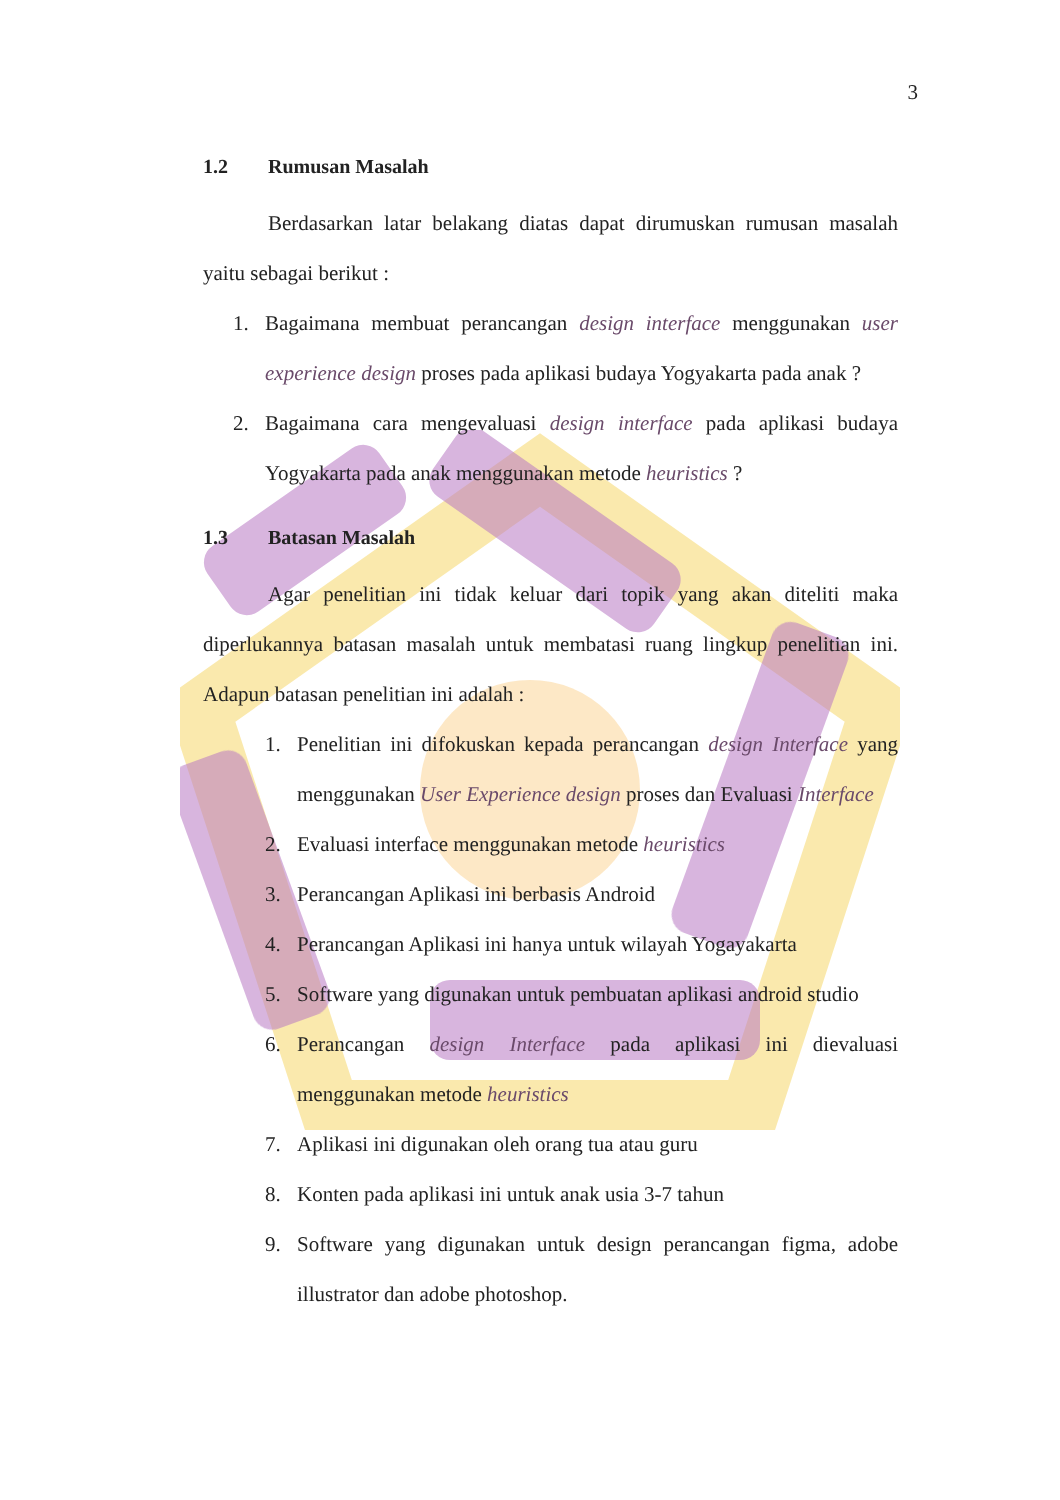3
1.2 Rumusan Masalah
Berdasarkan latar belakang diatas dapat dirumuskan rumusan masalah yaitu sebagai berikut :
1. Bagaimana membuat perancangan design interface menggunakan user experience design proses pada aplikasi budaya Yogyakarta pada anak ?
2. Bagaimana cara mengevaluasi design interface pada aplikasi budaya Yogyakarta pada anak menggunakan metode heuristics ?
1.3 Batasan Masalah
Agar penelitian ini tidak keluar dari topik yang akan diteliti maka diperlukannya batasan masalah untuk membatasi ruang lingkup penelitian ini. Adapun batasan penelitian ini adalah :
1. Penelitian ini difokuskan kepada perancangan design Interface yang menggunakan User Experience design proses dan Evaluasi Interface
2. Evaluasi interface menggunakan metode heuristics
3. Perancangan Aplikasi ini berbasis Android
4. Perancangan Aplikasi ini hanya untuk wilayah Yogayakarta
5. Software yang digunakan untuk pembuatan aplikasi android studio
6. Perancangan design Interface pada aplikasi ini dievaluasi menggunakan metode heuristics
7. Aplikasi ini digunakan oleh orang tua atau guru
8. Konten pada aplikasi ini untuk anak usia 3-7 tahun
9. Software yang digunakan untuk design perancangan figma, adobe illustrator dan adobe photoshop.